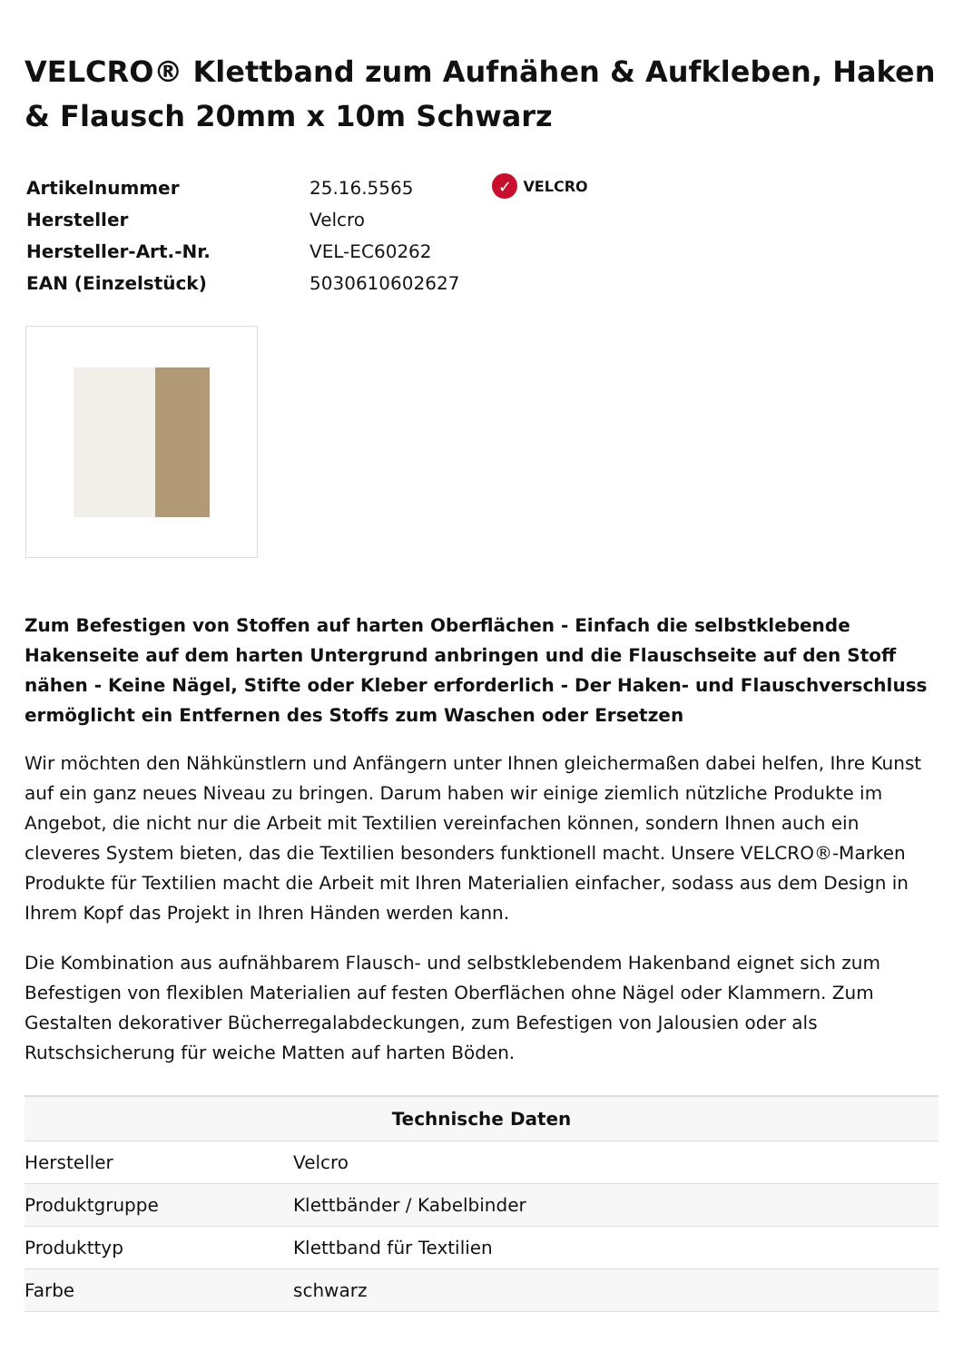VELCRO® Klettband zum Aufnähen & Aufkleben, Haken & Flausch 20mm x 10m Schwarz
| Artikelnummer | 25.16.5565 |
| Hersteller | Velcro |
| Hersteller-Art.-Nr. | VEL-EC60262 |
| EAN (Einzelstück) | 5030610602627 |
✓ VELCRO
Zum Befestigen von Stoffen auf harten Oberflächen - Einfach die selbstklebende Hakenseite auf dem harten Untergrund anbringen und die Flauschseite auf den Stoff nähen - Keine Nägel, Stifte oder Kleber erforderlich - Der Haken- und Flauschverschluss ermöglicht ein Entfernen des Stoffs zum Waschen oder Ersetzen
Wir möchten den Nähkünstlern und Anfängern unter Ihnen gleichermaßen dabei helfen, Ihre Kunst auf ein ganz neues Niveau zu bringen. Darum haben wir einige ziemlich nützliche Produkte im Angebot, die nicht nur die Arbeit mit Textilien vereinfachen können, sondern Ihnen auch ein cleveres System bieten, das die Textilien besonders funktionell macht. Unsere VELCRO®-Marken Produkte für Textilien macht die Arbeit mit Ihren Materialien einfacher, sodass aus dem Design in Ihrem Kopf das Projekt in Ihren Händen werden kann.
Die Kombination aus aufnähbarem Flausch- und selbstklebendem Hakenband eignet sich zum Befestigen von flexiblen Materialien auf festen Oberflächen ohne Nägel oder Klammern. Zum Gestalten dekorativer Bücherregalabdeckungen, zum Befestigen von Jalousien oder als Rutschsicherung für weiche Matten auf harten Böden.
| Technische Daten | |
| --- | --- |
| Hersteller | Velcro |
| Produktgruppe | Klettbänder / Kabelbinder |
| Produkttyp | Klettband für Textilien |
| Farbe | schwarz |